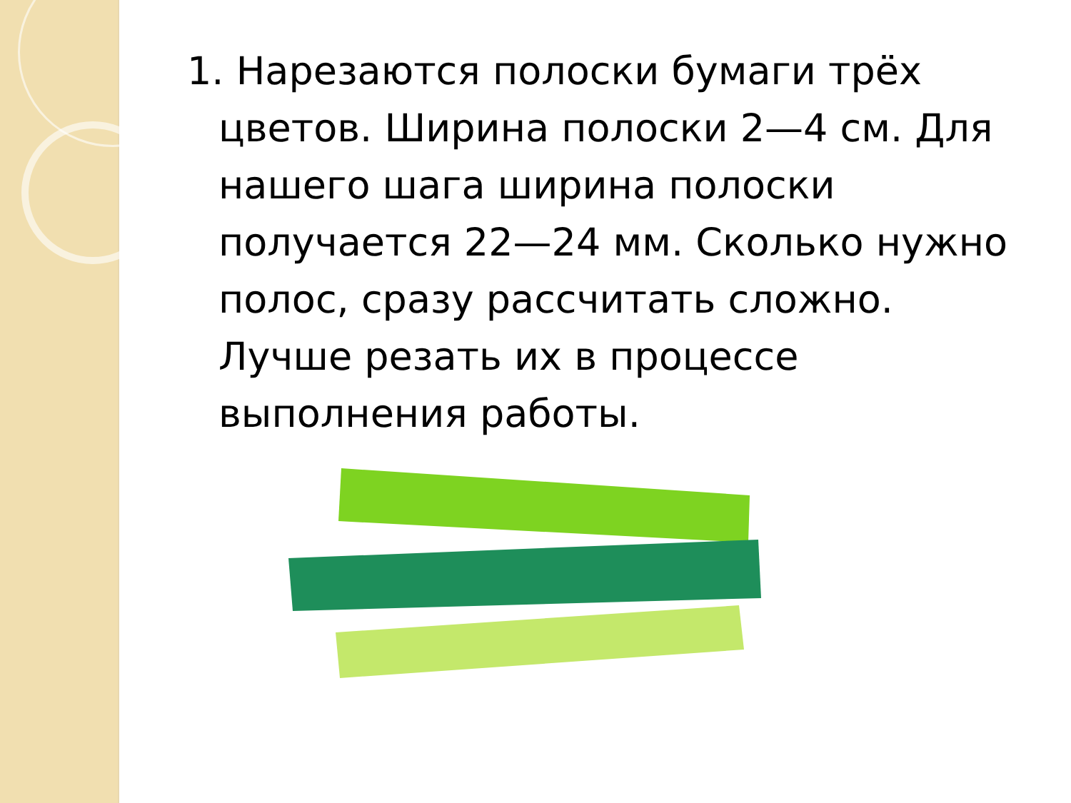1. Нарезаются полоски бумаги трёх цветов. Ширина полоски 2—4 см. Для нашего шага ширина полоски получается 22—24 мм. Сколько нужно полос, сразу рассчитать сложно. Лучше резать их в процессе выполнения работы.